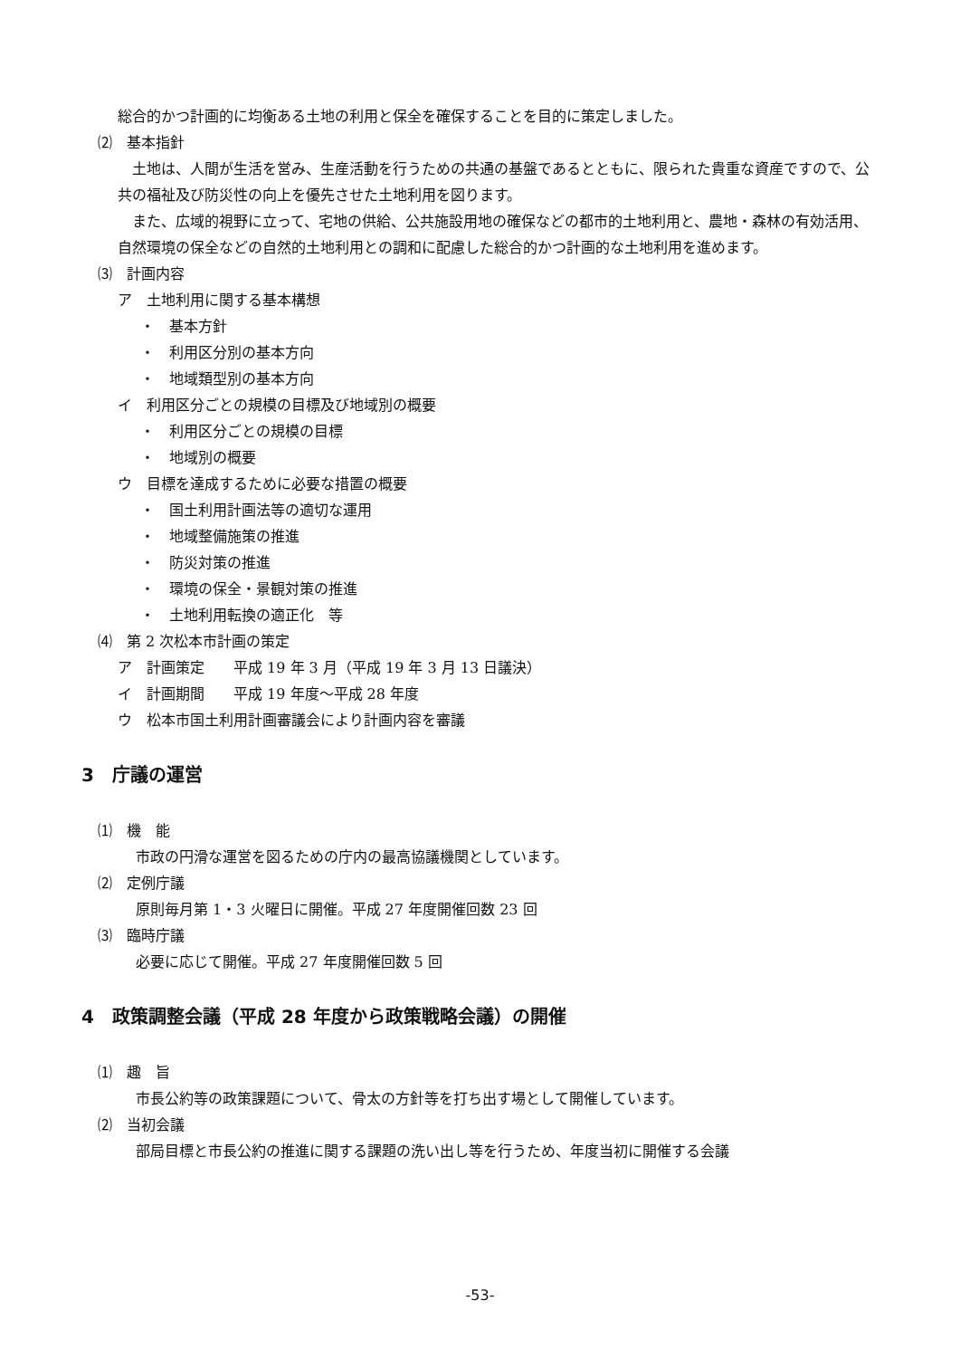総合的かつ計画的に均衡ある土地の利用と保全を確保することを目的に策定しました。
⑵　基本指針
　土地は、人間が生活を営み、生産活動を行うための共通の基盤であるとともに、限られた貴重な資産ですので、公共の福祉及び防災性の向上を優先させた土地利用を図ります。
　また、広域的視野に立って、宅地の供給、公共施設用地の確保などの都市的土地利用と、農地・森林の有効活用、自然環境の保全などの自然的土地利用との調和に配慮した総合的かつ計画的な土地利用を進めます。
⑶　計画内容
ア　土地利用に関する基本構想
・　基本方針
・　利用区分別の基本方向
・　地域類型別の基本方向
イ　利用区分ごとの規模の目標及び地域別の概要
・　利用区分ごとの規模の目標
・　地域別の概要
ウ　目標を達成するために必要な措置の概要
・　国土利用計画法等の適切な運用
・　地域整備施策の推進
・　防災対策の推進
・　環境の保全・景観対策の推進
・　土地利用転換の適正化　等
⑷　第 2 次松本市計画の策定
ア　計画策定　　平成 19 年 3 月（平成 19 年 3 月 13 日議決）
イ　計画期間　　平成 19 年度～平成 28 年度
ウ　松本市国土利用計画審議会により計画内容を審議
3　庁議の運営
⑴　機　能
市政の円滑な運営を図るための庁内の最高協議機関としています。
⑵　定例庁議
原則毎月第 1・3 火曜日に開催。平成 27 年度開催回数 23 回
⑶　臨時庁議
必要に応じて開催。平成 27 年度開催回数 5 回
4　政策調整会議（平成 28 年度から政策戦略会議）の開催
⑴　趣　旨
市長公約等の政策課題について、骨太の方針等を打ち出す場として開催しています。
⑵　当初会議
部局目標と市長公約の推進に関する課題の洗い出し等を行うため、年度当初に開催する会議
-53-